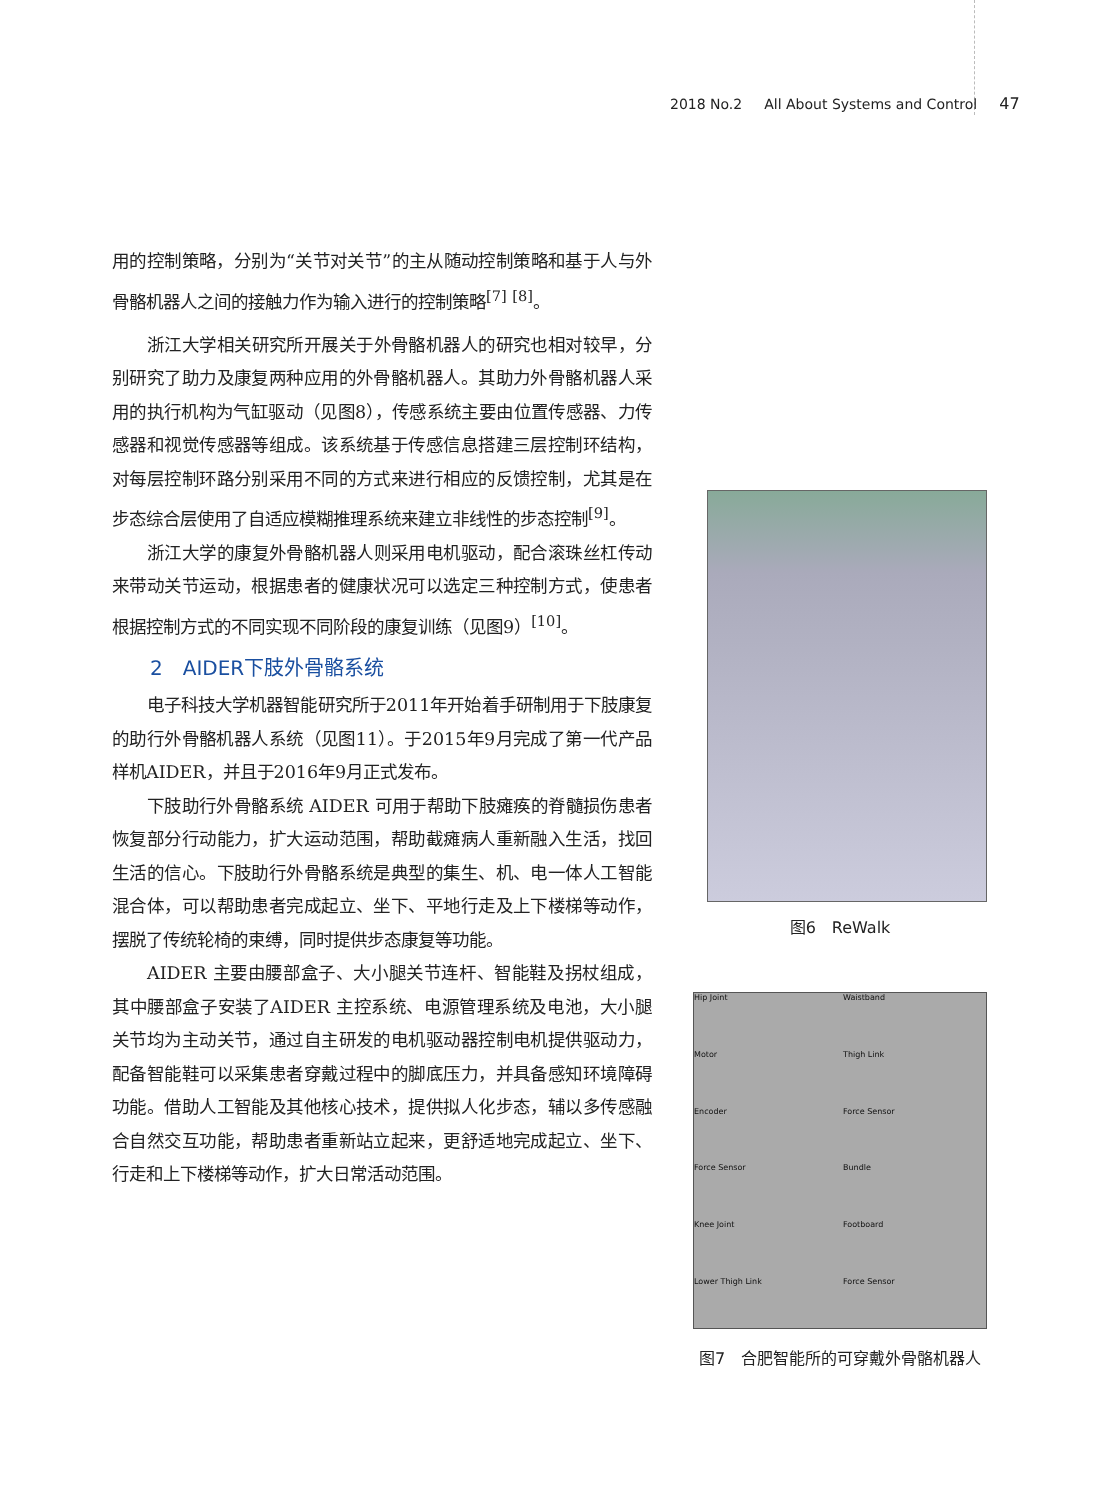2018 No.2 All About Systems and Control 47
用的控制策略，分别为“关节对关节”的主从随动控制策略和基于人与外骨骼机器人之间的接触力作为输入进行的控制策略<sup>[7]</sup> <sup>[8]</sup>。
浙江大学相关研究所开展关于外骨骼机器人的研究也相对较早，分别研究了助力及康复两种应用的外骨骼机器人。其助力外骨骼机器人采用的执行机构为气缸驱动（见图8），传感系统主要由位置传感器、力传感器和视觉传感器等组成。该系统基于传感信息搭建三层控制环结构，对每层控制环路分别采用不同的方式来进行相应的反馈控制，尤其是在步态综合层使用了自适应模糊推理系统来建立非线性的步态控制<sup>[9]</sup>。
浙江大学的康复外骨骼机器人则采用电机驱动，配合滚珠丝杠传动来带动关节运动，根据患者的健康状况可以选定三种控制方式，使患者根据控制方式的不同实现不同阶段的康复训练（见图9）<sup>[10]</sup>。
2　AIDER下肢外骨骼系统
电子科技大学机器智能研究所于2011年开始着手研制用于下肢康复的助行外骨骼机器人系统（见图11）。于2015年9月完成了第一代产品样机AIDER，并且于2016年9月正式发布。
下肢助行外骨骼系统 AIDER 可用于帮助下肢瘫痪的脊髓损伤患者恢复部分行动能力，扩大运动范围，帮助截瘫病人重新融入生活，找回生活的信心。下肢助行外骨骼系统是典型的集生、机、电一体人工智能混合体，可以帮助患者完成起立、坐下、平地行走及上下楼梯等动作，摆脱了传统轮椅的束缚，同时提供步态康复等功能。
AIDER 主要由腰部盒子、大小腿关节连杆、智能鞋及拐杖组成，其中腰部盒子安装了AIDER 主控系统、电源管理系统及电池，大小腿关节均为主动关节，通过自主研发的电机驱动器控制电机提供驱动力，配备智能鞋可以采集患者穿戴过程中的脚底压力，并具备感知环境障碍功能。借助人工智能及其他核心技术，提供拟人化步态，辅以多传感融合自然交互功能，帮助患者重新站立起来，更舒适地完成起立、坐下、行走和上下楼梯等动作，扩大日常活动范围。
图6　ReWalk
Hip Joint Waistband Motor Thigh Link Encoder Force Sensor Force Sensor Bundle Knee Joint Footboard Lower Thigh Link Force Sensor
图7　合肥智能所的可穿戴外骨骼机器人